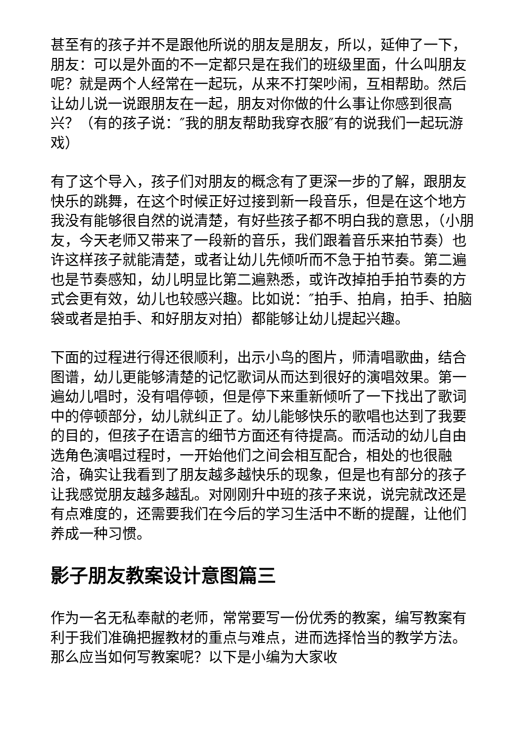甚至有的孩子并不是跟他所说的朋友是朋友，所以，延伸了一下，朋友：可以是外面的不一定都只是在我们的班级里面，什么叫朋友呢？就是两个人经常在一起玩，从来不打架吵闹，互相帮助。然后让幼儿说一说跟朋友在一起，朋友对你做的什么事让你感到很高兴？（有的孩子说：″我的朋友帮助我穿衣服″有的说我们一起玩游戏）
有了这个导入，孩子们对朋友的概念有了更深一步的了解，跟朋友快乐的跳舞，在这个时候正好过接到新一段音乐，但是在这个地方我没有能够很自然的说清楚，有好些孩子都不明白我的意思，（小朋友，今天老师又带来了一段新的音乐，我们跟着音乐来拍节奏）也许这样孩子就能清楚，或者让幼儿先倾听而不急于拍节奏。第二遍也是节奏感知，幼儿明显比第二遍熟悉，或许改掉拍手拍节奏的方式会更有效，幼儿也较感兴趣。比如说：″拍手、拍肩，拍手、拍脑袋或者是拍手、和好朋友对拍）都能够让幼儿提起兴趣。
下面的过程进行得还很顺利，出示小鸟的图片，师清唱歌曲，结合图谱，幼儿更能够清楚的记忆歌词从而达到很好的演唱效果。第一遍幼儿唱时，没有唱停顿，但是停下来重新倾听了一下找出了歌词中的停顿部分，幼儿就纠正了。幼儿能够快乐的歌唱也达到了我要的目的，但孩子在语言的细节方面还有待提高。而活动的幼儿自由选角色演唱过程时，一开始他们之间会相互配合，相处的也很融洽，确实让我看到了朋友越多越快乐的现象，但是也有部分的孩子让我感觉朋友越多越乱。对刚刚升中班的孩子来说，说完就改还是有点难度的，还需要我们在今后的学习生活中不断的提醒，让他们养成一种习惯。
影子朋友教案设计意图篇三
作为一名无私奉献的老师，常常要写一份优秀的教案，编写教案有利于我们准确把握教材的重点与难点，进而选择恰当的教学方法。那么应当如何写教案呢？以下是小编为大家收